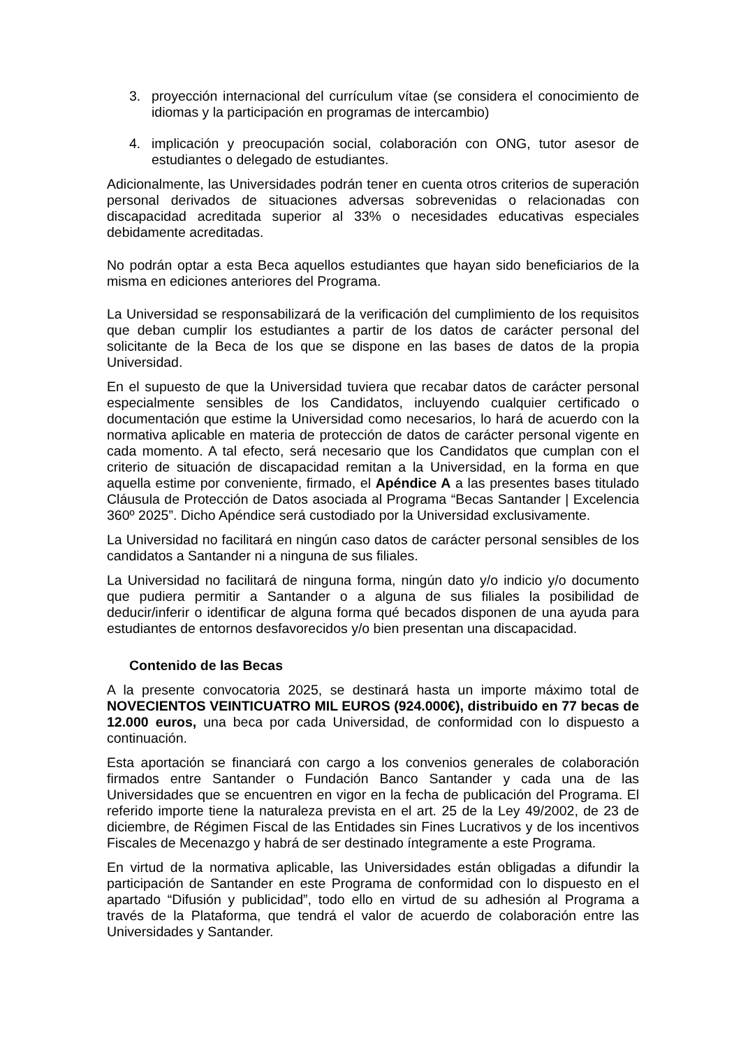3. proyección internacional del currículum vítae (se considera el conocimiento de idiomas y la participación en programas de intercambio)
4. implicación y preocupación social, colaboración con ONG, tutor asesor de estudiantes o delegado de estudiantes.
Adicionalmente, las Universidades podrán tener en cuenta otros criterios de superación personal derivados de situaciones adversas sobrevenidas o relacionadas con discapacidad acreditada superior al 33% o necesidades educativas especiales debidamente acreditadas.
No podrán optar a esta Beca aquellos estudiantes que hayan sido beneficiarios de la misma en ediciones anteriores del Programa.
La Universidad se responsabilizará de la verificación del cumplimiento de los requisitos que deban cumplir los estudiantes a partir de los datos de carácter personal del solicitante de la Beca de los que se dispone en las bases de datos de la propia Universidad.
En el supuesto de que la Universidad tuviera que recabar datos de carácter personal especialmente sensibles de los Candidatos, incluyendo cualquier certificado o documentación que estime la Universidad como necesarios, lo hará de acuerdo con la normativa aplicable en materia de protección de datos de carácter personal vigente en cada momento. A tal efecto, será necesario que los Candidatos que cumplan con el criterio de situación de discapacidad remitan a la Universidad, en la forma en que aquella estime por conveniente, firmado, el Apéndice A a las presentes bases titulado Cláusula de Protección de Datos asociada al Programa “Becas Santander | Excelencia 360º 2025”. Dicho Apéndice será custodiado por la Universidad exclusivamente.
La Universidad no facilitará en ningún caso datos de carácter personal sensibles de los candidatos a Santander ni a ninguna de sus filiales.
La Universidad no facilitará de ninguna forma, ningún dato y/o indicio y/o documento que pudiera permitir a Santander o a alguna de sus filiales la posibilidad de deducir/inferir o identificar de alguna forma qué becados disponen de una ayuda para estudiantes de entornos desfavorecidos y/o bien presentan una discapacidad.
Contenido de las Becas
A la presente convocatoria 2025, se destinará hasta un importe máximo total de NOVECIENTOS VEINTICUATRO MIL EUROS (924.000€), distribuido en 77 becas de 12.000 euros, una beca por cada Universidad, de conformidad con lo dispuesto a continuación.
Esta aportación se financiará con cargo a los convenios generales de colaboración firmados entre Santander o Fundación Banco Santander y cada una de las Universidades que se encuentren en vigor en la fecha de publicación del Programa. El referido importe tiene la naturaleza prevista en el art. 25 de la Ley 49/2002, de 23 de diciembre, de Régimen Fiscal de las Entidades sin Fines Lucrativos y de los incentivos Fiscales de Mecenazgo y habrá de ser destinado íntegramente a este Programa.
En virtud de la normativa aplicable, las Universidades están obligadas a difundir la participación de Santander en este Programa de conformidad con lo dispuesto en el apartado “Difusión y publicidad”, todo ello en virtud de su adhesión al Programa a través de la Plataforma, que tendrá el valor de acuerdo de colaboración entre las Universidades y Santander.